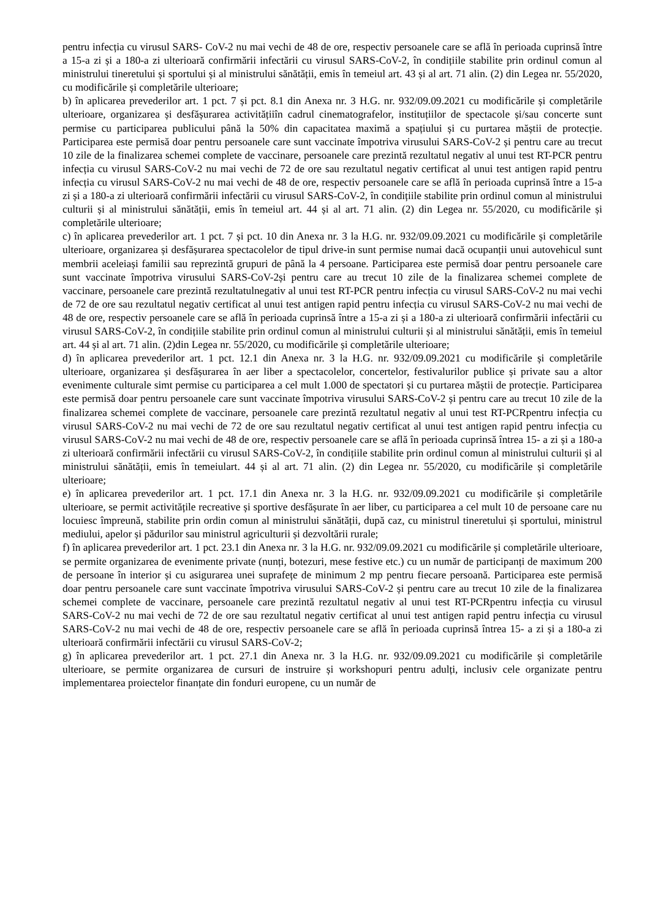pentru infecția cu virusul SARS- CoV-2 nu mai vechi de 48 de ore, respectiv persoanele care se află în perioada cuprinsă între a 15-a zi și a 180-a zi ulterioară confirmării infectării cu virusul SARS-CoV-2, în condițiile stabilite prin ordinul comun al ministrului tineretului și sportului și al ministrului sănătății, emis în temeiul art. 43 și al art. 71 alin. (2) din Legea nr. 55/2020, cu modificările și completările ulterioare;
b) în aplicarea prevederilor art. 1 pct. 7 și pct. 8.1 din Anexa nr. 3 H.G. nr. 932/09.09.2021 cu modificările și completările ulterioare, organizarea și desfășurarea activitățiiîn cadrul cinematografelor, instituțiilor de spectacole și/sau concerte sunt permise cu participarea publicului până la 50% din capacitatea maximă a spațiului și cu purtarea măștii de protecție. Participarea este permisă doar pentru persoanele care sunt vaccinate împotriva virusului SARS-CoV-2 și pentru care au trecut 10 zile de la finalizarea schemei complete de vaccinare, persoanele care prezintă rezultatul negativ al unui test RT-PCR pentru infecția cu virusul SARS-CoV-2 nu mai vechi de 72 de ore sau rezultatul negativ certificat al unui test antigen rapid pentru infecția cu virusul SARS-CoV-2 nu mai vechi de 48 de ore, respectiv persoanele care se află în perioada cuprinsă între a 15-a zi și a 180-a zi ulterioară confirmării infectării cu virusul SARS-CoV-2, în condițiile stabilite prin ordinul comun al ministrului culturii și al ministrului sănătății, emis în temeiul art. 44 și al art. 71 alin. (2) din Legea nr. 55/2020, cu modificările și completările ulterioare;
c) în aplicarea prevederilor art. 1 pct. 7 și pct. 10 din Anexa nr. 3 la H.G. nr. 932/09.09.2021 cu modificările și completările ulterioare, organizarea și desfășurarea spectacolelor de tipul drive-in sunt permise numai dacă ocupanții unui autovehicul sunt membrii aceleiași familii sau reprezintă grupuri de până la 4 persoane. Participarea este permisă doar pentru persoanele care sunt vaccinate împotriva virusului SARS-CoV-2și pentru care au trecut 10 zile de la finalizarea schemei complete de vaccinare, persoanele care prezintă rezultatulnegativ al unui test RT-PCR pentru infecția cu virusul SARS-CoV-2 nu mai vechi de 72 de ore sau rezultatul negativ certificat al unui test antigen rapid pentru infecția cu virusul SARS-CoV-2 nu mai vechi de 48 de ore, respectiv persoanele care se află în perioada cuprinsă între a 15-a zi și a 180-a zi ulterioară confirmării infectării cu virusul SARS-CoV-2, în condițiile stabilite prin ordinul comun al ministrului culturii și al ministrului sănătății, emis în temeiul art. 44 și al art. 71 alin. (2)din Legea nr. 55/2020, cu modificările și completările ulterioare;
d) în aplicarea prevederilor art. 1 pct. 12.1 din Anexa nr. 3 la H.G. nr. 932/09.09.2021 cu modificările și completările ulterioare, organizarea și desfășurarea în aer liber a spectacolelor, concertelor, festivalurilor publice și private sau a altor evenimente culturale simt permise cu participarea a cel mult 1.000 de spectatori și cu purtarea măștii de protecție. Participarea este permisă doar pentru persoanele care sunt vaccinate împotriva virusului SARS-CoV-2 și pentru care au trecut 10 zile de la finalizarea schemei complete de vaccinare, persoanele care prezintă rezultatul negativ al unui test RT-PCRpentru infecția cu virusul SARS-CoV-2 nu mai vechi de 72 de ore sau rezultatul negativ certificat al unui test antigen rapid pentru infecția cu virusul SARS-CoV-2 nu mai vechi de 48 de ore, respectiv persoanele care se află în perioada cuprinsă întrea 15- a zi și a 180-a zi ulterioară confirmării infectării cu virusul SARS-CoV-2, în condițiile stabilite prin ordinul comun al ministrului culturii și al ministrului sănătății, emis în temeiulart. 44 și al art. 71 alin. (2) din Legea nr. 55/2020, cu modificările și completările ulterioare;
e) în aplicarea prevederilor art. 1 pct. 17.1 din Anexa nr. 3 la H.G. nr. 932/09.09.2021 cu modificările și completările ulterioare, se permit activitățile recreative și sportive desfășurate în aer liber, cu participarea a cel mult 10 de persoane care nu locuiesc împreună, stabilite prin ordin comun al ministrului sănătății, după caz, cu ministrul tineretului și sportului, ministrul mediului, apelor și pădurilor sau ministrul agriculturii și dezvoltării rurale;
f) în aplicarea prevederilor art. 1 pct. 23.1 din Anexa nr. 3 la H.G. nr. 932/09.09.2021 cu modificările și completările ulterioare, se permite organizarea de evenimente private (nunți, botezuri, mese festive etc.) cu un număr de participanți de maximum 200 de persoane în interior și cu asigurarea unei suprafețe de minimum 2 mp pentru fiecare persoană. Participarea este permisă doar pentru persoanele care sunt vaccinate împotriva virusului SARS-CoV-2 și pentru care au trecut 10 zile de la finalizarea schemei complete de vaccinare, persoanele care prezintă rezultatul negativ al unui test RT-PCRpentru infecția cu virusul SARS-CoV-2 nu mai vechi de 72 de ore sau rezultatul negativ certificat al unui test antigen rapid pentru infecția cu virusul SARS-CoV-2 nu mai vechi de 48 de ore, respectiv persoanele care se află în perioada cuprinsă întrea 15- a zi și a 180-a zi ulterioară confirmării infectării cu virusul SARS-CoV-2;
g) în aplicarea prevederilor art. 1 pct. 27.1 din Anexa nr. 3 la H.G. nr. 932/09.09.2021 cu modificările și completările ulterioare, se permite organizarea de cursuri de instruire și workshopuri pentru adulți, inclusiv cele organizate pentru implementarea proiectelor finanțate din fonduri europene, cu un număr de